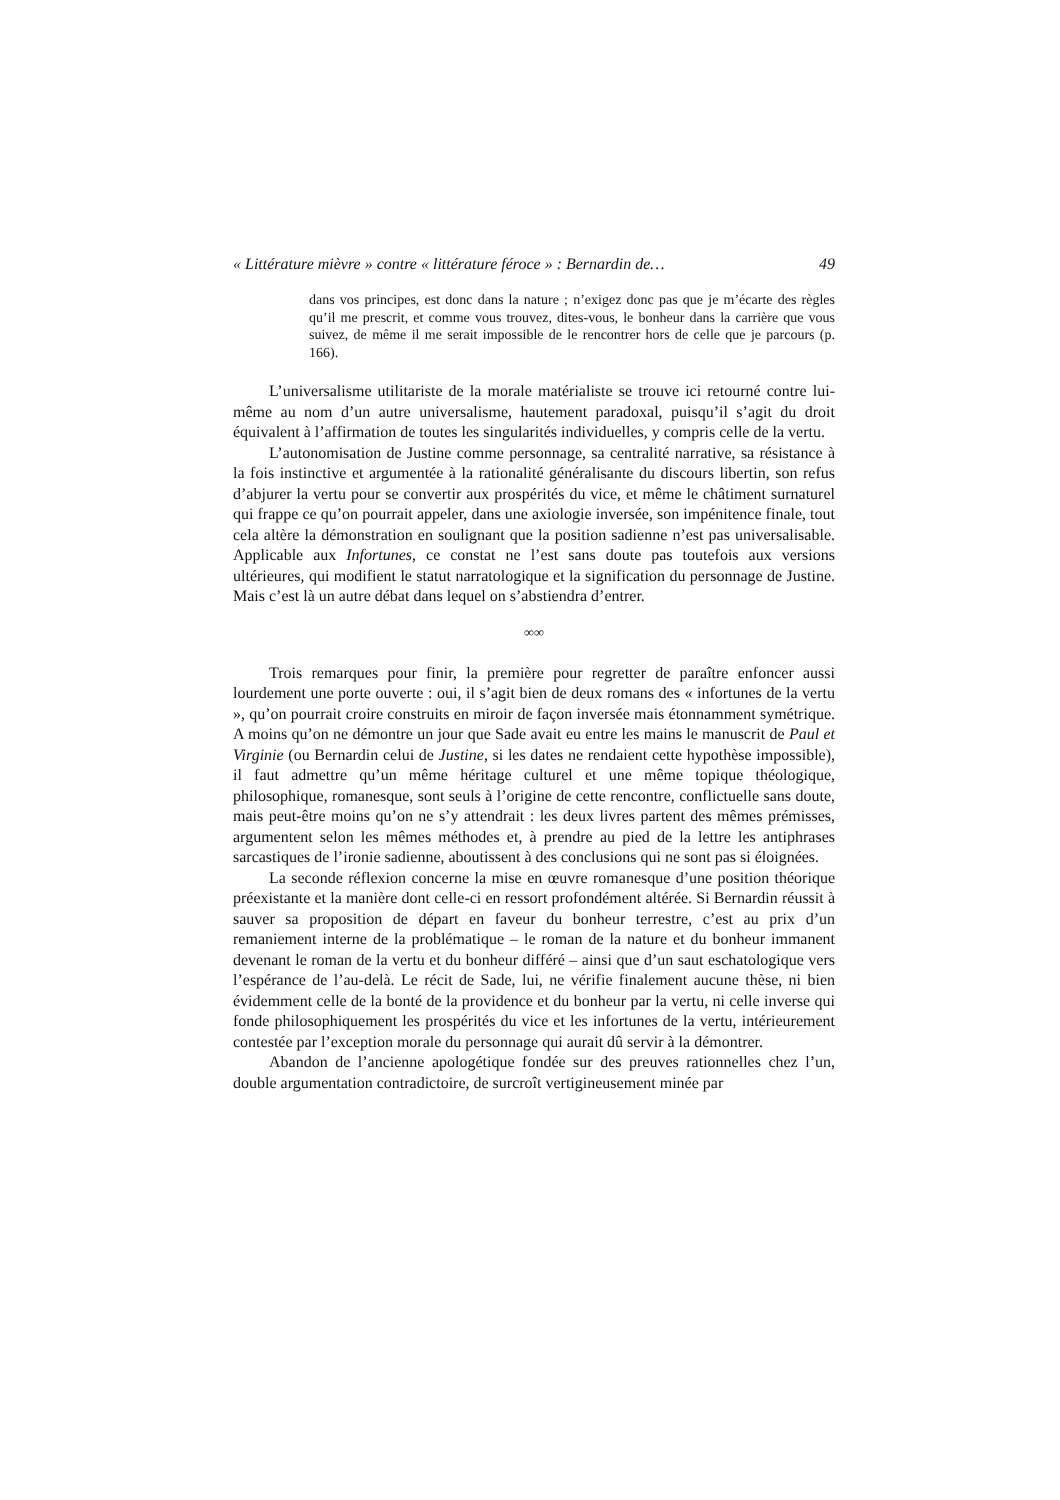« Littérature mièvre » contre « littérature féroce » : Bernardin de… 49
dans vos principes, est donc dans la nature ; n’exigez donc pas que je m’écarte des règles qu’il me prescrit, et comme vous trouvez, dites-vous, le bonheur dans la carrière que vous suivez, de même il me serait impossible de le rencontrer hors de celle que je parcours (p. 166).
L’universalisme utilitariste de la morale matérialiste se trouve ici retourné contre lui-même au nom d’un autre universalisme, hautement paradoxal, puisqu’il s’agit du droit équivalent à l’affirmation de toutes les singularités individuelles, y compris celle de la vertu.
L’autonomisation de Justine comme personnage, sa centralité narrative, sa résistance à la fois instinctive et argumentée à la rationalité généralisante du discours libertin, son refus d’abjurer la vertu pour se convertir aux prospérités du vice, et même le châtiment surnaturel qui frappe ce qu’on pourrait appeler, dans une axiologie inversée, son impénitence finale, tout cela altère la démonstration en soulignant que la position sadienne n’est pas universalisable. Applicable aux Infortunes, ce constat ne l’est sans doute pas toutefois aux versions ultérieures, qui modifient le statut narratologique et la signification du personnage de Justine. Mais c’est là un autre débat dans lequel on s’abstiendra d’entrer.
∞∞
Trois remarques pour finir, la première pour regretter de paraître enfoncer aussi lourdement une porte ouverte : oui, il s’agit bien de deux romans des « infortunes de la vertu », qu’on pourrait croire construits en miroir de façon inversée mais étonnamment symétrique. A moins qu’on ne démontre un jour que Sade avait eu entre les mains le manuscrit de Paul et Virginie (ou Bernardin celui de Justine, si les dates ne rendaient cette hypothèse impossible), il faut admettre qu’un même héritage culturel et une même topique théologique, philosophique, romanesque, sont seuls à l’origine de cette rencontre, conflictuelle sans doute, mais peut-être moins qu’on ne s’y attendrait : les deux livres partent des mêmes prémisses, argumentent selon les mêmes méthodes et, à prendre au pied de la lettre les antiphrases sarcastiques de l’ironie sadienne, aboutissent à des conclusions qui ne sont pas si éloignées.
La seconde réflexion concerne la mise en œuvre romanesque d’une position théorique préexistante et la manière dont celle-ci en ressort profondément altérée. Si Bernardin réussit à sauver sa proposition de départ en faveur du bonheur terrestre, c’est au prix d’un remaniement interne de la problématique – le roman de la nature et du bonheur immanent devenant le roman de la vertu et du bonheur différé – ainsi que d’un saut eschatologique vers l’espérance de l’au-delà. Le récit de Sade, lui, ne vérifie finalement aucune thèse, ni bien évidemment celle de la bonté de la providence et du bonheur par la vertu, ni celle inverse qui fonde philosophiquement les prospérités du vice et les infortunes de la vertu, intérieurement contestée par l’exception morale du personnage qui aurait dû servir à la démontrer.
Abandon de l’ancienne apologétique fondée sur des preuves rationnelles chez l’un, double argumentation contradictoire, de surcroît vertigineusement minée par